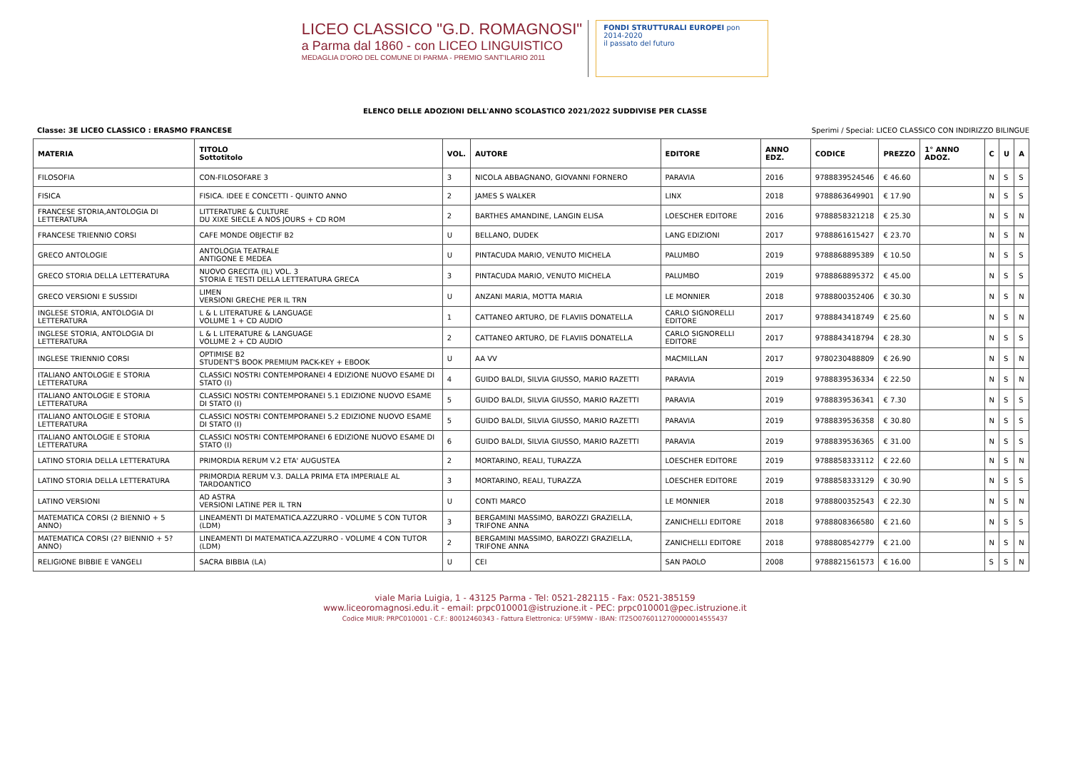LICEO CLASSICO "G.D. ROMAGNOSI"
a Parma dal 1860 - con LICEO LINGUISTICO
MEDAGLIA D'ORO DEL COMUNE DI PARMA - PREMIO SANT'ILARIO 2011
FONDI STRUTTURALI EUROPEI pon 2014-2020
il passato del futuro
ELENCO DELLE ADOZIONI DELL'ANNO SCOLASTICO 2021/2022 SUDDIVISE PER CLASSE
Classe: 3E LICEO CLASSICO : ERASMO FRANCESE Sperimi / Special: LICEO CLASSICO CON INDIRIZZO BILINGUE
| MATERIA | TITOLO Sottotitolo | VOL. | AUTORE | EDITORE | ANNO EDZ. | CODICE | PREZZO | 1° ANNO ADOZ. | C | U | A |
| --- | --- | --- | --- | --- | --- | --- | --- | --- | --- | --- | --- |
| FILOSOFIA | CON-FILOSOFARE 3 | 3 | NICOLA ABBAGNANO, GIOVANNI FORNERO | PARAVIA | 2016 | 9788839524546 | € 46.60 | | N | S | S |
| FISICA | FISICA. IDEE E CONCETTI - QUINTO ANNO | 2 | JAMES S WALKER | LINX | 2018 | 9788863649901 | € 17.90 | | N | S | S |
| FRANCESE STORIA,ANTOLOGIA DI LETTERATURA | LITTERATURE & CULTURE DU XIXE SIECLE A NOS JOURS + CD ROM | 2 | BARTHES AMANDINE, LANGIN ELISA | LOESCHER EDITORE | 2016 | 9788858321218 | € 25.30 | | N | S | N |
| FRANCESE TRIENNIO CORSI | CAFE MONDE OBJECTIF B2 | U | BELLANO, DUDEK | LANG EDIZIONI | 2017 | 9788861615427 | € 23.70 | | N | S | N |
| GRECO ANTOLOGIE | ANTOLOGIA TEATRALE ANTIGONE E MEDEA | U | PINTACUDA MARIO, VENUTO MICHELA | PALUMBO | 2019 | 9788868895389 | € 10.50 | | N | S | S |
| GRECO STORIA DELLA LETTERATURA | NUOVO GRECITA (IL) VOL. 3 STORIA E TESTI DELLA LETTERATURA GRECA | 3 | PINTACUDA MARIO, VENUTO MICHELA | PALUMBO | 2019 | 9788868895372 | € 45.00 | | N | S | S |
| GRECO VERSIONI E SUSSIDI | LIMEN VERSIONI GRECHE PER IL TRN | U | ANZANI MARIA, MOTTA MARIA | LE MONNIER | 2018 | 9788800352406 | € 30.30 | | N | S | N |
| INGLESE STORIA, ANTOLOGIA DI LETTERATURA | L & L LITERATURE & LANGUAGE VOLUME 1 + CD AUDIO | 1 | CATTANEO ARTURO, DE FLAVIIS DONATELLA | CARLO SIGNORELLI EDITORE | 2017 | 9788843418749 | € 25.60 | | N | S | N |
| INGLESE STORIA, ANTOLOGIA DI LETTERATURA | L & L LITERATURE & LANGUAGE VOLUME 2 + CD AUDIO | 2 | CATTANEO ARTURO, DE FLAVIIS DONATELLA | CARLO SIGNORELLI EDITORE | 2017 | 9788843418794 | € 28.30 | | N | S | S |
| INGLESE TRIENNIO CORSI | OPTIMISE B2 STUDENT'S BOOK PREMIUM PACK-KEY + EBOOK | U | AA VV | MACMILLAN | 2017 | 9780230488809 | € 26.90 | | N | S | N |
| ITALIANO ANTOLOGIE E STORIA LETTERATURA | CLASSICI NOSTRI CONTEMPORANEI 4 EDIZIONE NUOVO ESAME DI STATO (I) | 4 | GUIDO BALDI, SILVIA GIUSSO, MARIO RAZETTI | PARAVIA | 2019 | 9788839536334 | € 22.50 | | N | S | N |
| ITALIANO ANTOLOGIE E STORIA LETTERATURA | CLASSICI NOSTRI CONTEMPORANEI 5.1 EDIZIONE NUOVO ESAME DI STATO (I) | 5 | GUIDO BALDI, SILVIA GIUSSO, MARIO RAZETTI | PARAVIA | 2019 | 9788839536341 | € 7.30 | | N | S | S |
| ITALIANO ANTOLOGIE E STORIA LETTERATURA | CLASSICI NOSTRI CONTEMPORANEI 5.2 EDIZIONE NUOVO ESAME DI STATO (I) | 5 | GUIDO BALDI, SILVIA GIUSSO, MARIO RAZETTI | PARAVIA | 2019 | 9788839536358 | € 30.80 | | N | S | S |
| ITALIANO ANTOLOGIE E STORIA LETTERATURA | CLASSICI NOSTRI CONTEMPORANEI 6 EDIZIONE NUOVO ESAME DI STATO (I) | 6 | GUIDO BALDI, SILVIA GIUSSO, MARIO RAZETTI | PARAVIA | 2019 | 9788839536365 | € 31.00 | | N | S | S |
| LATINO STORIA DELLA LETTERATURA | PRIMORDIA RERUM V.2 ETA' AUGUSTEA | 2 | MORTARINO, REALI, TURAZZA | LOESCHER EDITORE | 2019 | 9788858333112 | € 22.60 | | N | S | N |
| LATINO STORIA DELLA LETTERATURA | PRIMORDIA RERUM V.3. DALLA PRIMA ETA IMPERIALE AL TARDOANTICO | 3 | MORTARINO, REALI, TURAZZA | LOESCHER EDITORE | 2019 | 9788858333129 | € 30.90 | | N | S | S |
| LATINO VERSIONI | AD ASTRA VERSIONI LATINE PER IL TRN | U | CONTI MARCO | LE MONNIER | 2018 | 9788800352543 | € 22.30 | | N | S | N |
| MATEMATICA CORSI (2 BIENNIO + 5 ANNO) | LINEAMENTI DI MATEMATICA.AZZURRO - VOLUME 5 CON TUTOR (LDM) | 3 | BERGAMINI MASSIMO, BAROZZI GRAZIELLA, TRIFONE ANNA | ZANICHELLI EDITORE | 2018 | 9788808366580 | € 21.60 | | N | S | S |
| MATEMATICA CORSI (2? BIENNIO + 5? ANNO) | LINEAMENTI DI MATEMATICA.AZZURRO - VOLUME 4 CON TUTOR (LDM) | 2 | BERGAMINI MASSIMO, BAROZZI GRAZIELLA, TRIFONE ANNA | ZANICHELLI EDITORE | 2018 | 9788808542779 | € 21.00 | | N | S | N |
| RELIGIONE BIBBIE E VANGELI | SACRA BIBBIA (LA) | U | CEI | SAN PAOLO | 2008 | 9788821561573 | € 16.00 | | S | S | N |
viale Maria Luigia, 1 - 43125 Parma - Tel: 0521-282115 - Fax: 0521-385159
www.liceoromagnosi.edu.it - email: prpc010001@istruzione.it - PEC: prpc010001@pec.istruzione.it
Codice MIUR: PRPC010001 - C.F.: 80012460343 - Fattura Elettronica: UF59MW - IBAN: IT25O0760112700000014555437